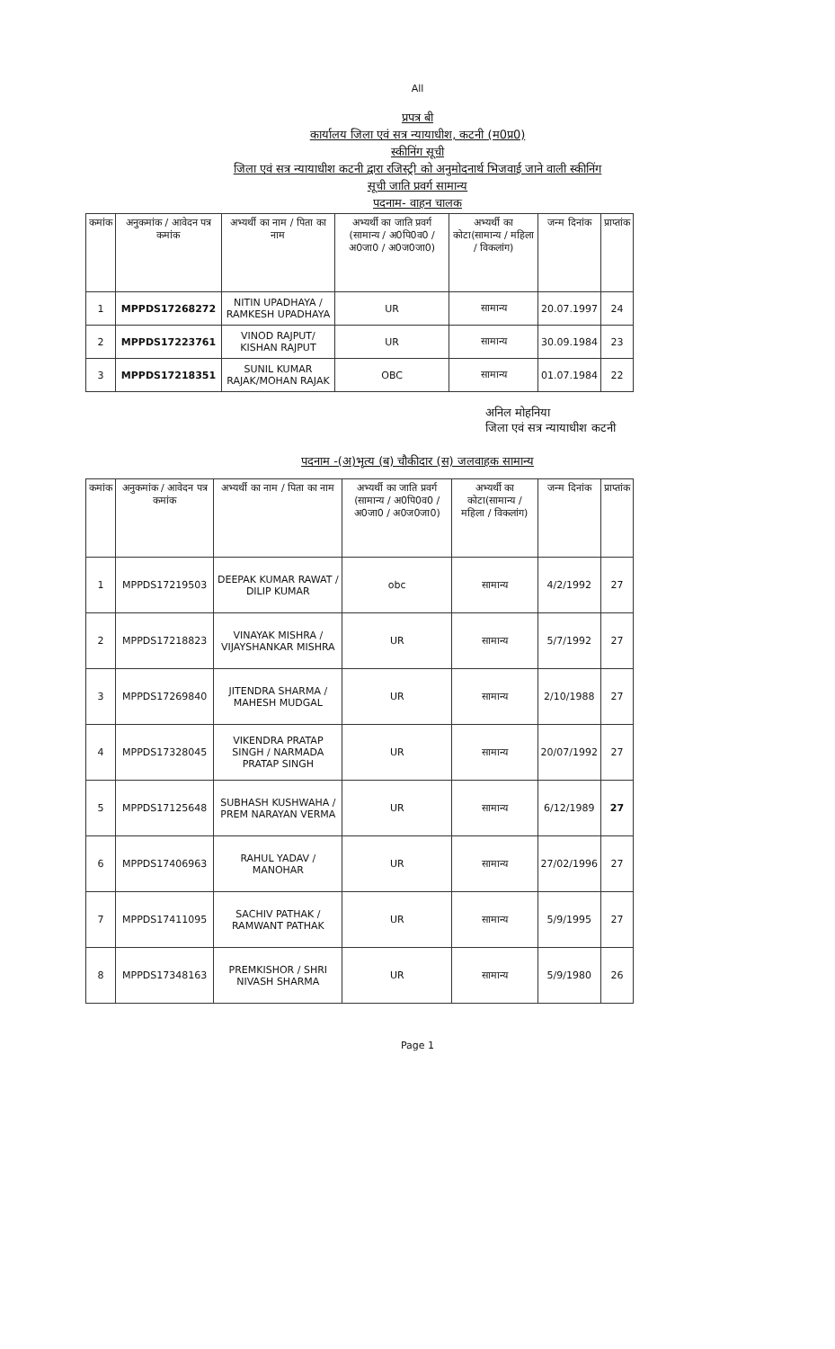All
प्रपत्र बी
कार्यालय जिला एवं सत्र न्यायाधीश, कटनी (म0प्र0)
स्कीनिंग सूची
जिला एवं सत्र न्यायाधीश कटनी द्वारा रजिस्ट्री को अनुमोदनार्थ भिजवाई जाने वाली स्कीनिंग
सूची जाति प्रवर्ग सामान्य
पदनाम- वाहन चालक
| कमांक | अनुकमांक / आवेदन पत्र कमांक | अभ्यर्थी का नाम / पिता का नाम | अभ्यर्थी का जाति प्रवर्ग (सामान्य / अ0पि0व0 / अ0जा0 / अ0ज0जा0) | अभ्यर्थी का कोटा(सामान्य / महिला / विकलांग) | जन्म दिनांक | प्राप्तांक |
| --- | --- | --- | --- | --- | --- | --- |
| 1 | MPPDS17268272 | NITIN UPADHAYA / RAMKESH UPADHAYA | UR | सामान्य | 20.07.1997 | 24 |
| 2 | MPPDS17223761 | VINOD RAJPUT/ KISHAN RAJPUT | UR | सामान्य | 30.09.1984 | 23 |
| 3 | MPPDS17218351 | SUNIL KUMAR RAJAK/MOHAN RAJAK | OBC | सामान्य | 01.07.1984 | 22 |
अनिल मोहनिया
जिला एवं सत्र न्यायाधीश कटनी
पदनाम -(अ)भृत्य (ब) चौकीदार (स) जलवाहक सामान्य
| कमांक | अनुकमांक / आवेदन पत्र कमांक | अभ्यर्थी का नाम / पिता का नाम | अभ्यर्थी का जाति प्रवर्ग (सामान्य / अ0पि0व0 / अ0जा0 / अ0ज0जा0) | अभ्यर्थी का कोटा(सामान्य / महिला / विकलांग) | जन्म दिनांक | प्राप्तांक |
| --- | --- | --- | --- | --- | --- | --- |
| 1 | MPPDS17219503 | DEEPAK KUMAR RAWAT / DILIP KUMAR | obc | सामान्य | 4/2/1992 | 27 |
| 2 | MPPDS17218823 | VINAYAK MISHRA / VIJAYSHANKAR MISHRA | UR | सामान्य | 5/7/1992 | 27 |
| 3 | MPPDS17269840 | JITENDRA SHARMA / MAHESH MUDGAL | UR | सामान्य | 2/10/1988 | 27 |
| 4 | MPPDS17328045 | VIKENDRA PRATAP SINGH / NARMADA PRATAP SINGH | UR | सामान्य | 20/07/1992 | 27 |
| 5 | MPPDS17125648 | SUBHASH KUSHWAHA / PREM NARAYAN VERMA | UR | सामान्य | 6/12/1989 | 27 |
| 6 | MPPDS17406963 | RAHUL YADAV / MANOHAR | UR | सामान्य | 27/02/1996 | 27 |
| 7 | MPPDS17411095 | SACHIV PATHAK / RAMWANT PATHAK | UR | सामान्य | 5/9/1995 | 27 |
| 8 | MPPDS17348163 | PREMKISHOR / SHRI NIVASH SHARMA | UR | सामान्य | 5/9/1980 | 26 |
Page 1